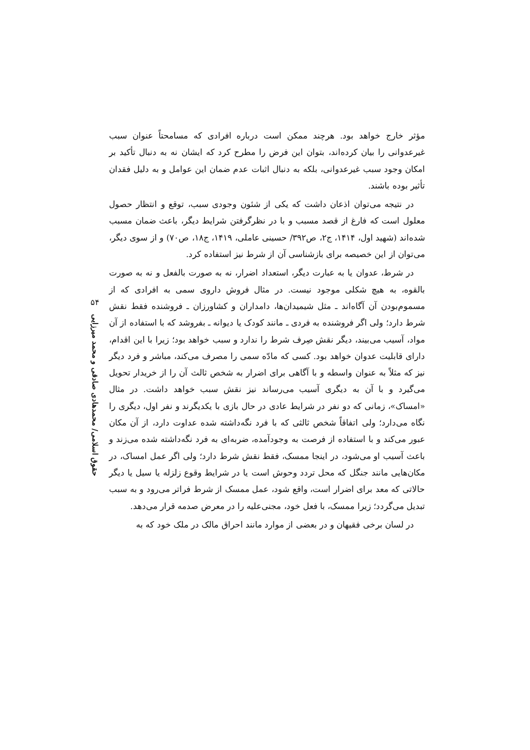۵۴
حقوق اسلامی/ محمدهادی صادقی و محمد میرزایی
مؤثر خارج خواهد بود. هرچند ممکن است درباره افرادی که مسامحتاً عنوان سبب غیرعدوانی را بیان کرده‌اند، بتوان این فرض را مطرح کرد که ایشان نه به دنبال تأکید بر امکان وجود سبب غیرعدوانی، بلکه به دنبال اثبات عدم ضمان این عوامل و به دلیل فقدان تأثیر بوده باشند.
در نتیجه می‌توان اذعان داشت که یکی از شئون وجودی سبب، توقع و انتظار حصول معلول است که فارغ از قصد مسبب و با در نظرگرفتن شرایط دیگر، باعث ضمان مسبب شده‌اند (شهید اول، ۱۴۱۴، ج۲، ص۳۹۲/ حسینی عاملی، ۱۴۱۹، ج۱۸، ص۷۰) و از سوی دیگر، می‌توان از این خصیصه برای بازشناسی آن از شرط نیز استفاده کرد.
در شرط، عدوان یا به عبارت دیگر، استعداد اضرار، نه به صورت بالفعل و نه به صورت بالقوه، به هیچ شکلی موجود نیست. در مثال فروش داروی سمی به افرادی که از مسموم‌بودن آن آگاه‌اند ـ مثل شیمیدان‌ها، دامداران و کشاورزان ـ فروشنده فقط نقش شرط دارد؛ ولی اگر فروشنده به فردی ـ مانند کودک یا دیوانه ـ بفروشد که با استفاده از آن مواد، آسیب می‌بیند، دیگر نقش صِرف شرط را ندارد و سبب خواهد بود؛ زیرا با این اقدام، دارای قابلیت عدوان خواهد بود. کسی که مادّه سمی را مصرف می‌کند، مباشر و فرد دیگر نیز که مثلاً به عنوان واسطه و با آگاهی برای اضرار به شخص ثالث آن را از خریدار تحویل می‌گیرد و با آن به دیگری آسیب می‌رساند نیز نقش سبب خواهد داشت. در مثال «امساک»، زمانی که دو نفر در شرایط عادی در حال بازی با یکدیگرند و نفر اول، دیگری را نگاه می‌دارد؛ ولی اتفاقاً شخص ثالثی که با فرد نگه‌داشته شده عداوت دارد، از آن مکان عبور می‌کند و با استفاده از فرصت به وجودآمده، ضربه‌ای به فرد نگه‌داشته شده می‌زند و باعث آسیب او می‌شود، در اینجا ممسک، فقط نقش شرط دارد؛ ولی اگر عمل امساک، در مکان‌هایی مانند جنگل که محل تردد وحوش است یا در شرایط وقوع زلزله یا سیل یا دیگر حالاتی که معد برای اضرار است، واقع شود، عمل ممسک از شرط فراتر می‌رود و به سبب تبدیل می‌گردد؛ زیرا ممسک، با فعل خود، مجنی‌علیه را در معرض صدمه قرار می‌دهد.
در لسان برخی فقیهان و در بعضی از موارد مانند احراق مالک در ملک خود که به